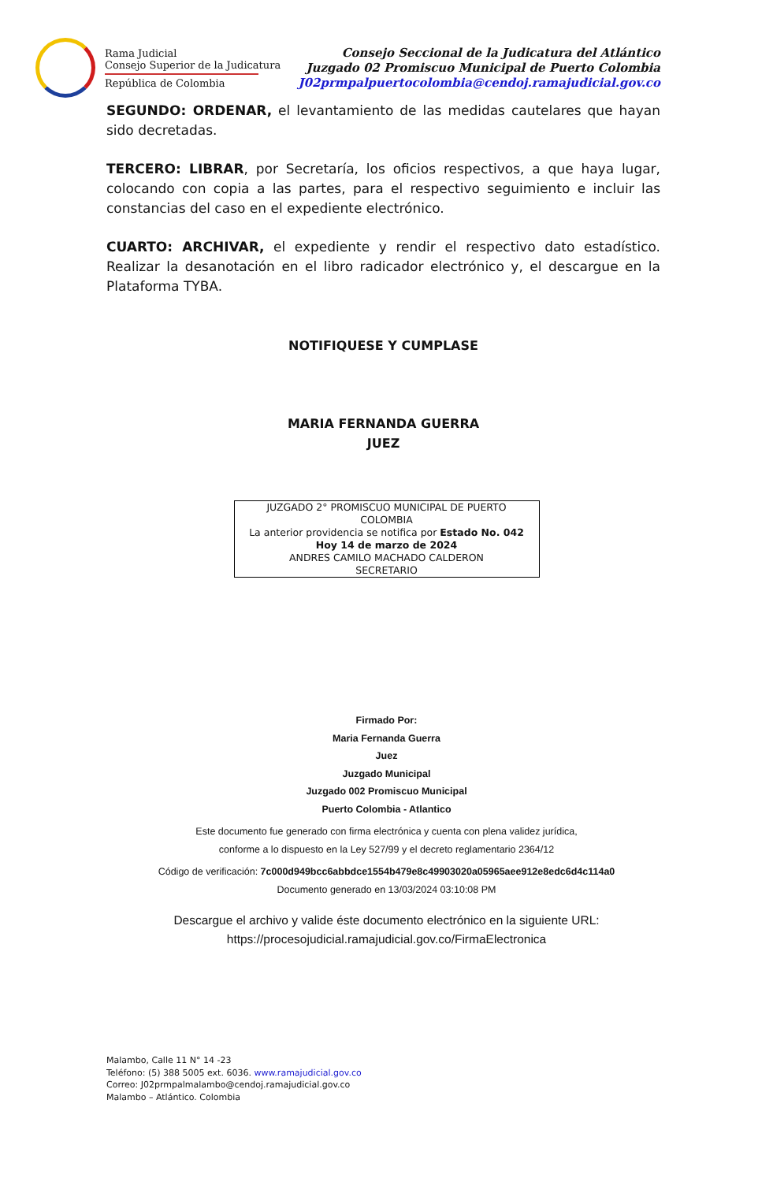Rama Judicial
Consejo Superior de la Judicatura
República de Colombia
Consejo Seccional de la Judicatura del Atlántico
Juzgado 02 Promiscuo Municipal de Puerto Colombia
J02prmpalpuertocolombia@cendoj.ramajudicial.gov.co
SEGUNDO: ORDENAR, el levantamiento de las medidas cautelares que hayan sido decretadas.
TERCERO: LIBRAR, por Secretaría, los oficios respectivos, a que haya lugar, colocando con copia a las partes, para el respectivo seguimiento e incluir las constancias del caso en el expediente electrónico.
CUARTO: ARCHIVAR, el expediente y rendir el respectivo dato estadístico. Realizar la desanotación en el libro radicador electrónico y, el descargue en la Plataforma TYBA.
NOTIFIQUESE Y CUMPLASE
MARIA FERNANDA GUERRA
JUEZ
JUZGADO 2° PROMISCUO MUNICIPAL DE PUERTO
COLOMBIA
La anterior providencia se notifica por Estado No. 042
Hoy 14 de marzo de 2024
ANDRES CAMILO MACHADO CALDERON
SECRETARIO
Firmado Por:
Maria Fernanda Guerra
Juez
Juzgado Municipal
Juzgado 002 Promiscuo Municipal
Puerto Colombia - Atlantico
Este documento fue generado con firma electrónica y cuenta con plena validez jurídica,
conforme a lo dispuesto en la Ley 527/99 y el decreto reglamentario 2364/12
Código de verificación: 7c000d949bcc6abbdce1554b479e8c49903020a05965aee912e8edc6d4c114a0
Documento generado en 13/03/2024 03:10:08 PM
Descargue el archivo y valide éste documento electrónico en la siguiente URL:
https://procesojudicial.ramajudicial.gov.co/FirmaElectronica
Malambo, Calle 11 N° 14 -23
Teléfono: (5) 388 5005 ext. 6036. www.ramajudicial.gov.co
Correo: J02prmpalmalambo@cendoj.ramajudicial.gov.co
Malambo – Atlántico. Colombia